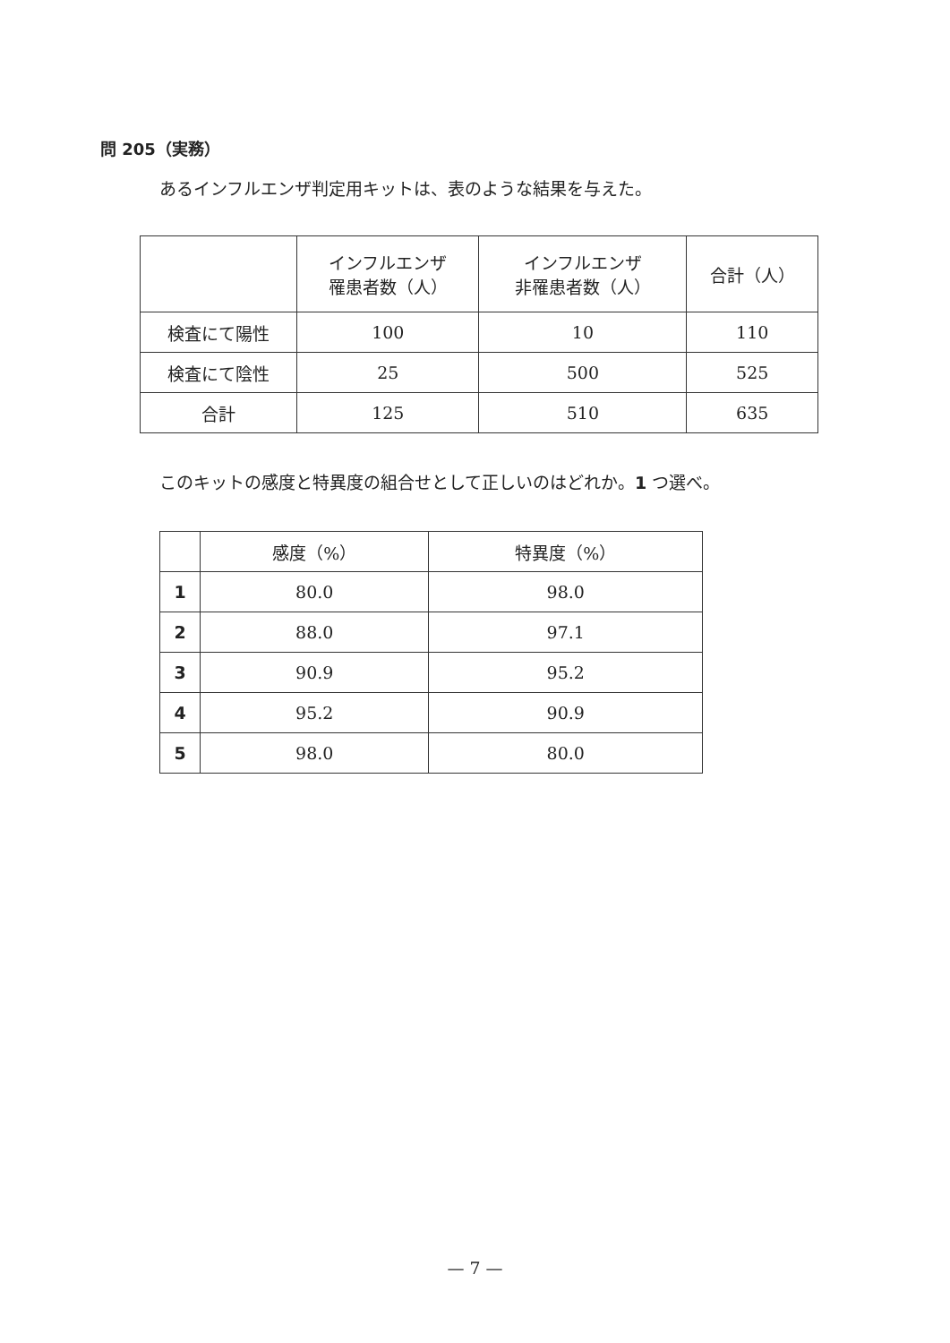問 205（実務）
あるインフルエンザ判定用キットは、表のような結果を与えた。
| | インフルエンザ 罹患者数（人） | インフルエンザ 非罹患者数（人） | 合計（人） |
| --- | --- | --- | --- |
| 検査にて陽性 | 100 | 10 | 110 |
| 検査にて陰性 | 25 | 500 | 525 |
| 合計 | 125 | 510 | 635 |
このキットの感度と特異度の組合せとして正しいのはどれか。1 つ選べ。
| | 感度（%） | 特異度（%） |
| --- | --- | --- |
| 1 | 80.0 | 98.0 |
| 2 | 88.0 | 97.1 |
| 3 | 90.9 | 95.2 |
| 4 | 95.2 | 90.9 |
| 5 | 98.0 | 80.0 |
— 7 —